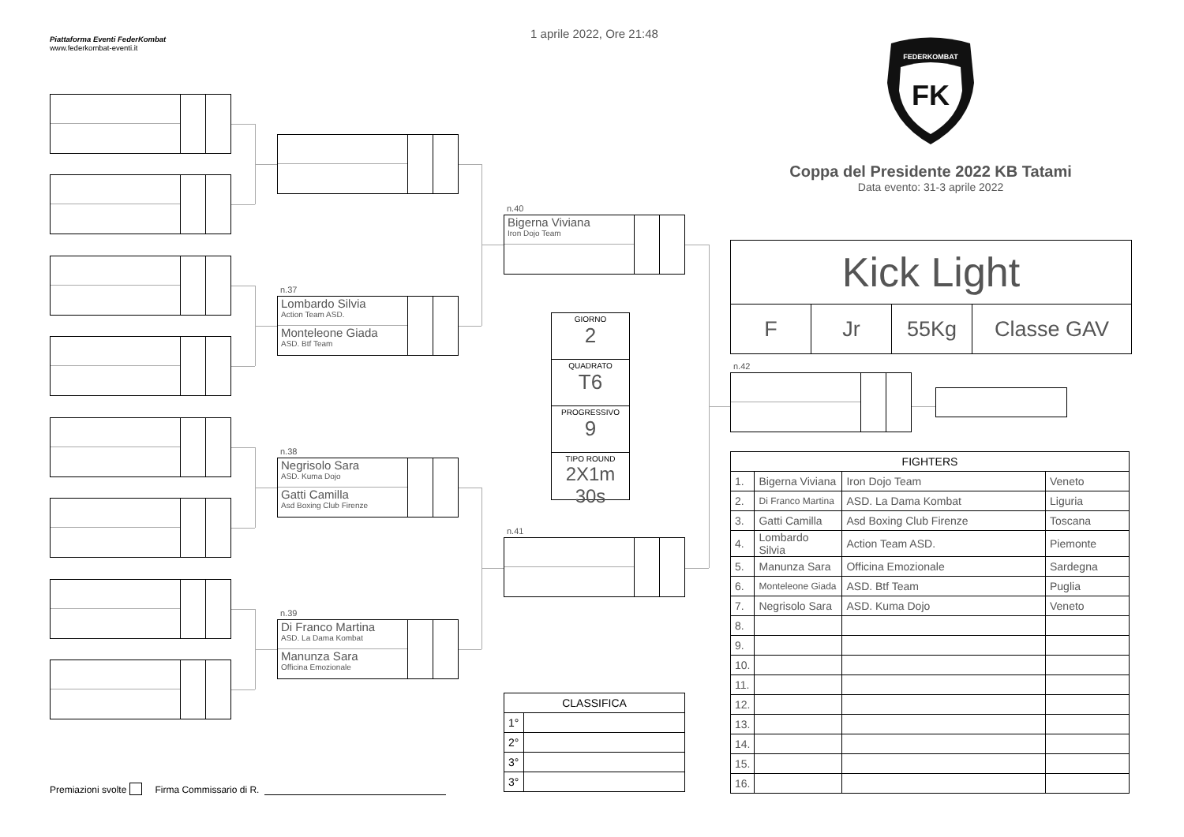Piattaforma Eventi FederKombat
www.federkombat-eventi.it
Premiazioni svolte Firma Commissario di R.
n.37
Lombardo Silvia
Action Team ASD.
Monteleone Giada
ASD. Btf Team
n.38
Negrisolo Sara
ASD. Kuma Dojo
Gatti Camilla
Asd Boxing Club Firenze
n.39
Di Franco Martina
ASD. La Dama Kombat
Manunza Sara
Officina Emozionale
1 aprile 2022, Ore 21:48
n.40
Bigerna Viviana
Iron Dojo Team
GIORNO
2
QUADRATO
T6
PROGRESSIVO
9
TIPO ROUND
2X1m 30s
n.41
| CLASSIFICA | |
| --- | --- |
| 1° | |
| 2° | |
| 3° | |
| 3° | |
FK
FEDERKOMBAT
Coppa del Presidente 2022 KB Tatami
Data evento: 31-3 aprile 2022
Kick Light
F Jr 55Kg Classe GAV
n.42
| FIGHTERS | | | |
| --- | --- | --- | --- |
| 1. | Bigerna Viviana | Iron Dojo Team | Veneto |
| 2. | Di Franco Martina | ASD. La Dama Kombat | Liguria |
| 3. | Gatti Camilla | Asd Boxing Club Firenze | Toscana |
| 4. | Lombardo Silvia | Action Team ASD. | Piemonte |
| 5. | Manunza Sara | Officina Emozionale | Sardegna |
| 6. | Monteleone Giada | ASD. Btf Team | Puglia |
| 7. | Negrisolo Sara | ASD. Kuma Dojo | Veneto |
| 8. | | | |
| 9. | | | |
| 10. | | | |
| 11. | | | |
| 12. | | | |
| 13. | | | |
| 14. | | | |
| 15. | | | |
| 16. | | | |